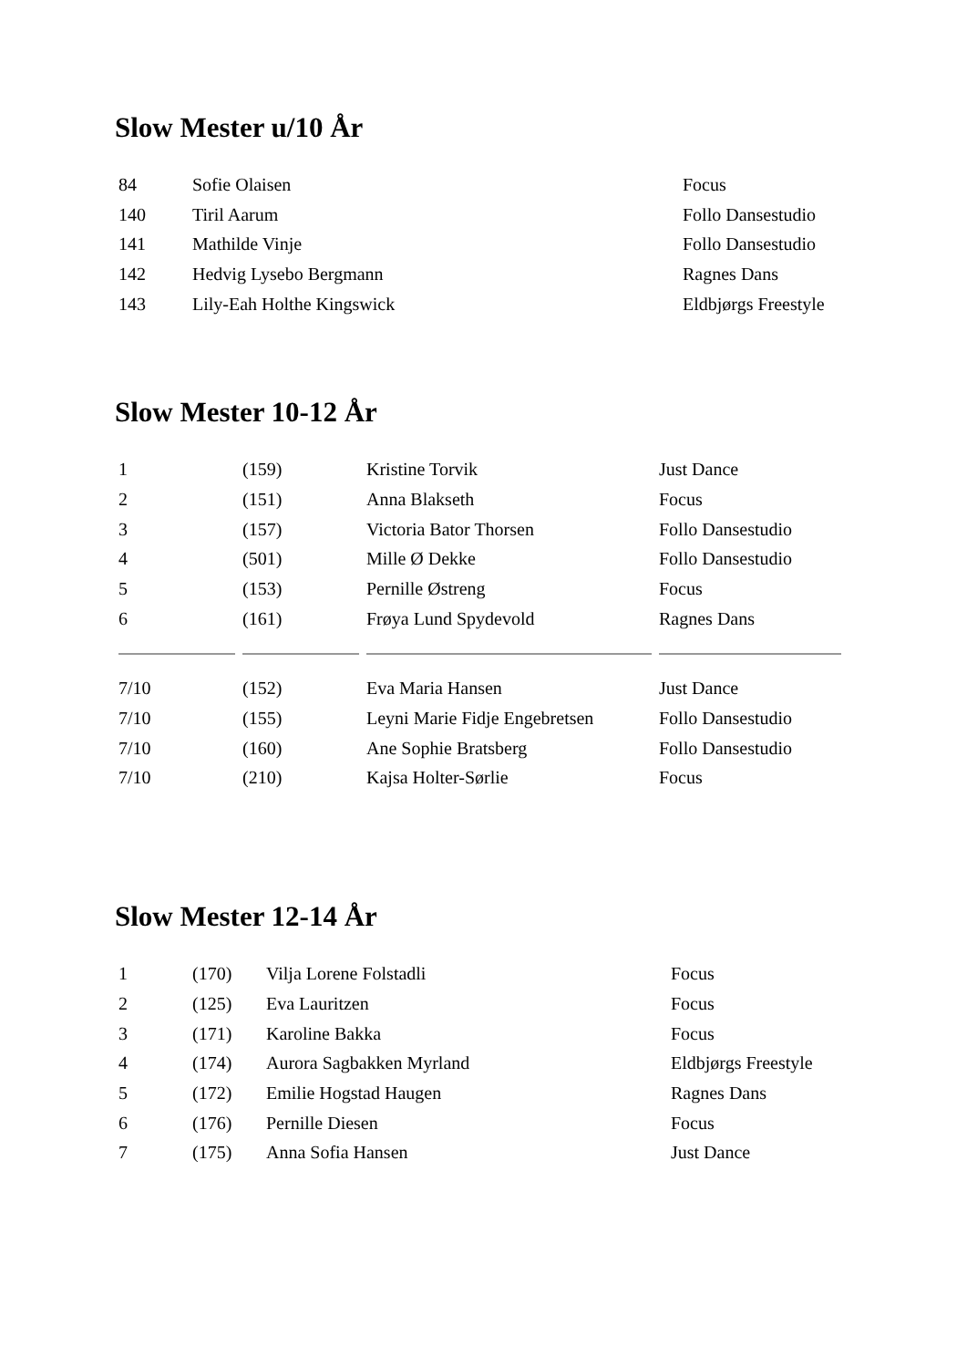Slow Mester u/10 År
| 84 | Sofie Olaisen | Focus |
| 140 | Tiril Aarum | Follo Dansestudio |
| 141 | Mathilde Vinje | Follo Dansestudio |
| 142 | Hedvig Lysebo Bergmann | Ragnes Dans |
| 143 | Lily-Eah Holthe Kingswick | Eldbjørgs Freestyle |
Slow Mester 10-12 År
| 1 | (159) | Kristine Torvik | Just Dance |
| 2 | (151) | Anna Blakseth | Focus |
| 3 | (157) | Victoria Bator Thorsen | Follo Dansestudio |
| 4 | (501) | Mille Ø Dekke | Follo Dansestudio |
| 5 | (153) | Pernille Østreng | Focus |
| 6 | (161) | Frøya Lund Spydevold | Ragnes Dans |
| 7/10 | (152) | Eva Maria Hansen | Just Dance |
| 7/10 | (155) | Leyni Marie Fidje Engebretsen | Follo Dansestudio |
| 7/10 | (160) | Ane Sophie Bratsberg | Follo Dansestudio |
| 7/10 | (210) | Kajsa Holter-Sørlie | Focus |
Slow Mester 12-14 År
| 1 | (170) | Vilja Lorene Folstadli | Focus |
| 2 | (125) | Eva Lauritzen | Focus |
| 3 | (171) | Karoline Bakka | Focus |
| 4 | (174) | Aurora Sagbakken Myrland | Eldbjørgs Freestyle |
| 5 | (172) | Emilie Hogstad Haugen | Ragnes Dans |
| 6 | (176) | Pernille Diesen | Focus |
| 7 | (175) | Anna Sofia Hansen | Just Dance |